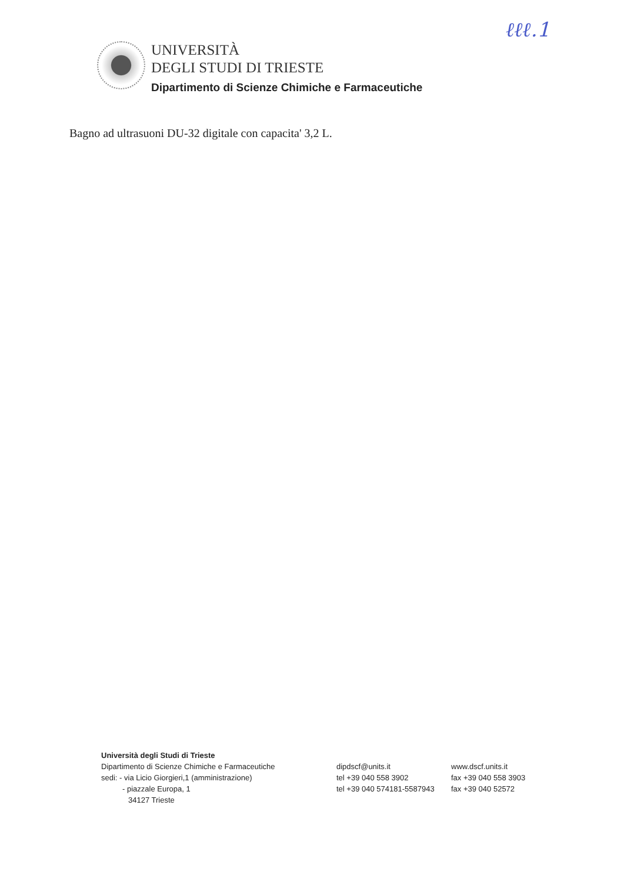ℓℓℓ.1
UNIVERSITÀ
DEGLI STUDI DI TRIESTE
Dipartimento di Scienze Chimiche e Farmaceutiche
Bagno ad ultrasuoni DU-32 digitale con capacita' 3,2 L.
Università degli Studi di Trieste
| Dipartimento di Scienze Chimiche e Farmaceutiche | dipdscf@units.it | www.dscf.units.it |
| sedi: - via Licio Giorgieri,1 (amministrazione) | tel +39 040 558 3902 | fax +39 040 558 3903 |
| - piazzale Europa, 1 | tel +39 040 574181-5587943 | fax +39 040 52572 |
| 34127 Trieste | | |